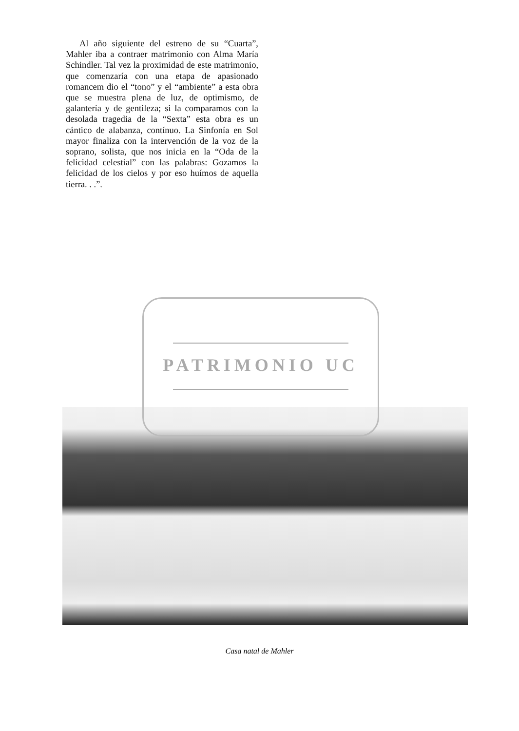Al año siguiente del estreno de su “Cuarta”, Mahler iba a contraer matrimonio con Alma María Schindler. Tal vez la proximidad de este matrimonio, que comenzaría con una etapa de apasionado romancem dio el “tono” y el “ambiente” a esta obra que se muestra plena de luz, de optimismo, de galantería y de gentileza; si la comparamos con la desolada tragedia de la “Sexta” esta obra es un cántico de alabanza, contínuo. La Sinfonía en Sol mayor finaliza con la intervención de la voz de la soprano, solista, que nos inicia en la “Oda de la felicidad celestial” con las palabras: Gozamos la felicidad de los cielos y por eso huímos de aquella tierra. . .”.
PATRIMONIO UC
Casa natal de Mahler